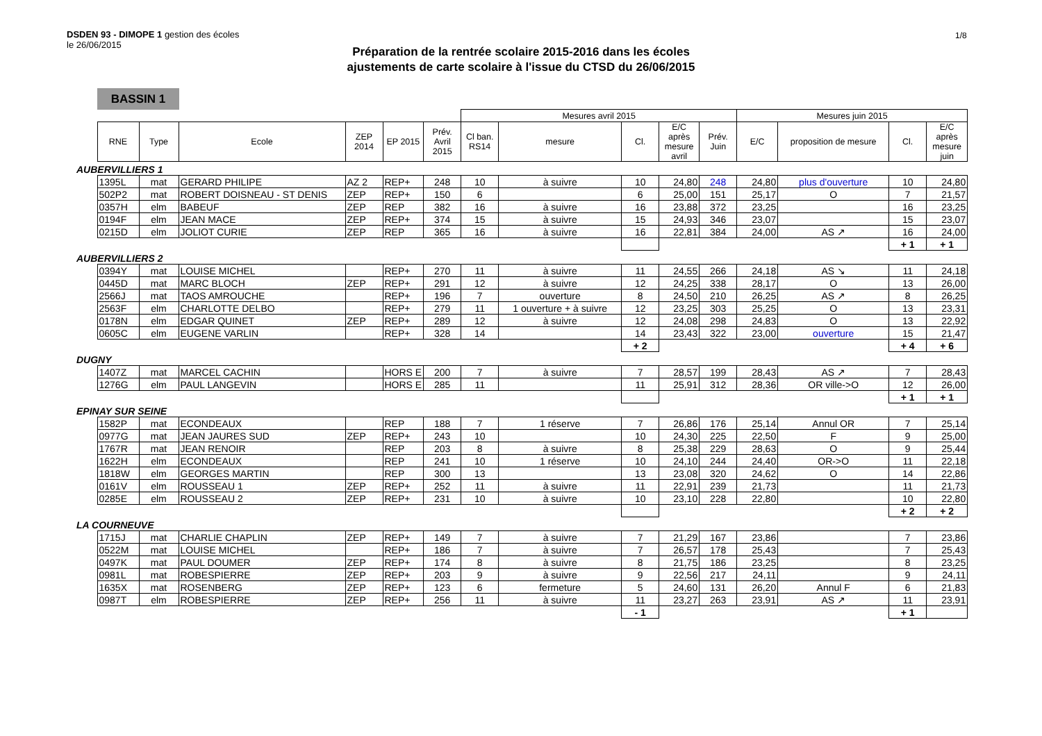DSDEN 93 - DIMOPE 1 gestion des écoles
le 26/06/2015
1/8
Préparation de la rentrée scolaire 2015-2016 dans les écoles
ajustements de carte scolaire à l'issue du CTSD du 26/06/2015
BASSIN 1
| | | | | | | | Mesures avril 2015 | | | | | Mesures juin 2015 | | | |
| | RNE | Type | Ecole | ZEP 2014 | EP 2015 | Prév. Avril 2015 | Cl ban. RS14 | mesure | Cl. | E/C après mesure avril | Prév. Juin | E/C | proposition de mesure | Cl. | E/C après mesure juin |
| AUBERVILLIERS 1 | | | | | | | | | | | | | | | |
| | 1395L | mat | GERARD PHILIPE | AZ 2 | REP+ | 248 | 10 | à suivre | 10 | 24,80 | 248 | 24,80 | plus d'ouverture | 10 | 24,80 |
| | 502P2 | mat | ROBERT DOISNEAU - ST DENIS | ZEP | REP+ | 150 | 6 | | 6 | 25,00 | 151 | 25,17 | O | 7 | 21,57 |
| | 0357H | elm | BABEUF | ZEP | REP | 382 | 16 | à suivre | 16 | 23,88 | 372 | 23,25 | | 16 | 23,25 |
| | 0194F | elm | JEAN MACE | ZEP | REP+ | 374 | 15 | à suivre | 15 | 24,93 | 346 | 23,07 | | 15 | 23,07 |
| | 0215D | elm | JOLIOT CURIE | ZEP | REP | 365 | 16 | à suivre | 16 | 22,81 | 384 | 24,00 | AS ↗ | 16 | 24,00 |
| | | | | | | | | | | | | | | + 1 | + 1 |
| AUBERVILLIERS 2 | | | | | | | | | | | | | | | |
| | 0394Y | mat | LOUISE MICHEL | | REP+ | 270 | 11 | à suivre | 11 | 24,55 | 266 | 24,18 | AS ↘ | 11 | 24,18 |
| | 0445D | mat | MARC BLOCH | ZEP | REP+ | 291 | 12 | à suivre | 12 | 24,25 | 338 | 28,17 | O | 13 | 26,00 |
| | 2566J | mat | TAOS AMROUCHE | | REP+ | 196 | 7 | ouverture | 8 | 24,50 | 210 | 26,25 | AS ↗ | 8 | 26,25 |
| | 2563F | elm | CHARLOTTE DELBO | | REP+ | 279 | 11 | 1 ouverture + à suivre | 12 | 23,25 | 303 | 25,25 | O | 13 | 23,31 |
| | 0178N | elm | EDGAR QUINET | ZEP | REP+ | 289 | 12 | à suivre | 12 | 24,08 | 298 | 24,83 | O | 13 | 22,92 |
| | 0605C | elm | EUGENE VARLIN | | REP+ | 328 | 14 | | 14 | 23,43 | 322 | 23,00 | ouverture | 15 | 21,47 |
| | | | | | | | | | + 2 | | | | | + 4 | + 6 |
| DUGNY | | | | | | | | | | | | | | | |
| | 1407Z | mat | MARCEL CACHIN | | HORS E | 200 | 7 | à suivre | 7 | 28,57 | 199 | 28,43 | AS ↗ | 7 | 28,43 |
| | 1276G | elm | PAUL LANGEVIN | | HORS E | 285 | 11 | | 11 | 25,91 | 312 | 28,36 | OR ville->O | 12 | 26,00 |
| | | | | | | | | | | | | | | + 1 | + 1 |
| EPINAY SUR SEINE | | | | | | | | | | | | | | | |
| | 1582P | mat | ECONDEAUX | | REP | 188 | 7 | 1 réserve | 7 | 26,86 | 176 | 25,14 | Annul OR | 7 | 25,14 |
| | 0977G | mat | JEAN JAURES SUD | ZEP | REP+ | 243 | 10 | | 10 | 24,30 | 225 | 22,50 | F | 9 | 25,00 |
| | 1767R | mat | JEAN RENOIR | | REP | 203 | 8 | à suivre | 8 | 25,38 | 229 | 28,63 | O | 9 | 25,44 |
| | 1622H | elm | ECONDEAUX | | REP | 241 | 10 | 1 réserve | 10 | 24,10 | 244 | 24,40 | OR->O | 11 | 22,18 |
| | 1818W | elm | GEORGES MARTIN | | REP | 300 | 13 | | 13 | 23,08 | 320 | 24,62 | O | 14 | 22,86 |
| | 0161V | elm | ROUSSEAU 1 | ZEP | REP+ | 252 | 11 | à suivre | 11 | 22,91 | 239 | 21,73 | | 11 | 21,73 |
| | 0285E | elm | ROUSSEAU 2 | ZEP | REP+ | 231 | 10 | à suivre | 10 | 23,10 | 228 | 22,80 | | 10 | 22,80 |
| | | | | | | | | | | | | | | + 2 | + 2 |
| LA COURNEUVE | | | | | | | | | | | | | | | |
| | 1715J | mat | CHARLIE CHAPLIN | ZEP | REP+ | 149 | 7 | à suivre | 7 | 21,29 | 167 | 23,86 | | 7 | 23,86 |
| | 0522M | mat | LOUISE MICHEL | | REP+ | 186 | 7 | à suivre | 7 | 26,57 | 178 | 25,43 | | 7 | 25,43 |
| | 0497K | mat | PAUL DOUMER | ZEP | REP+ | 174 | 8 | à suivre | 8 | 21,75 | 186 | 23,25 | | 8 | 23,25 |
| | 0981L | mat | ROBESPIERRE | ZEP | REP+ | 203 | 9 | à suivre | 9 | 22,56 | 217 | 24,11 | | 9 | 24,11 |
| | 1635X | mat | ROSENBERG | ZEP | REP+ | 123 | 6 | fermeture | 5 | 24,60 | 131 | 26,20 | Annul F | 6 | 21,83 |
| | 0987T | elm | ROBESPIERRE | ZEP | REP+ | 256 | 11 | à suivre | 11 | 23,27 | 263 | 23,91 | AS ↗ | 11 | 23,91 |
| | | | | | | | | | - 1 | | | | | + 1 | |